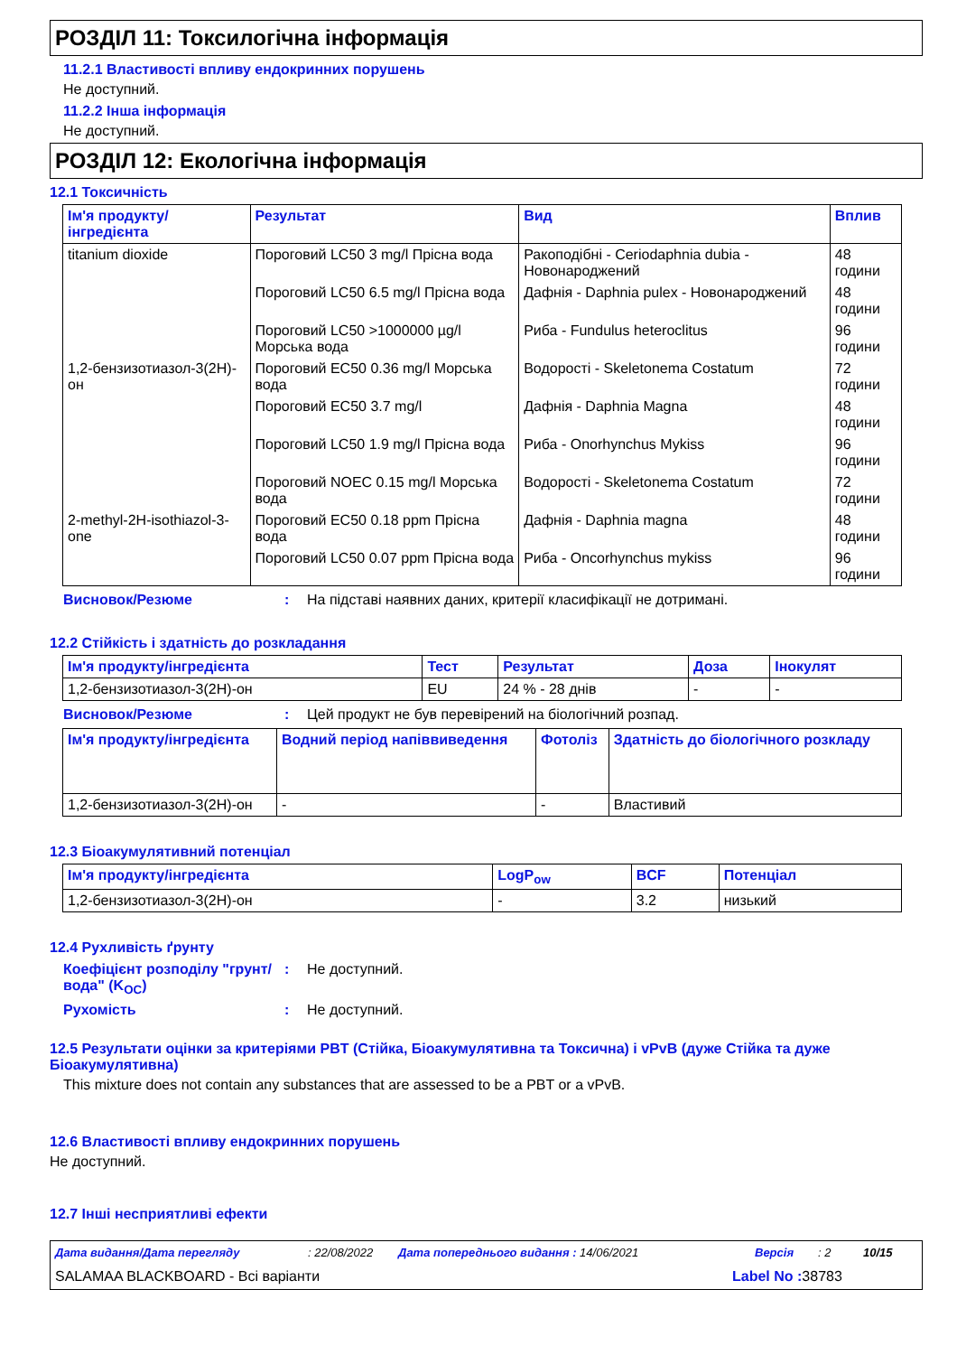РОЗДІЛ 11: Токсилогічна інформація
11.2.1 Властивості впливу ендокринних порушень
Не доступний.
11.2.2 Інша інформація
Не доступний.
РОЗДІЛ 12: Екологічна інформація
12.1 Токсичність
| Ім'я продукту/інгредієнта | Результат | Вид | Вплив |
| --- | --- | --- | --- |
| titanium dioxide | Пороговий LC50 3 mg/l Прісна вода | Ракоподібні - Ceriodaphnia dubia - Новонароджений | 48 години |
| | Пороговий LC50 6.5 mg/l Прісна вода | Дафнія - Daphnia pulex - Новонароджений | 48 години |
| | Пороговий LC50 >1000000 µg/l Морська вода | Риба - Fundulus heteroclitus | 96 години |
| 1,2-бензизотиазол-3(2H)-он | Пороговий EC50 0.36 mg/l Морська вода | Водорості - Skeletonema Costatum | 72 години |
| | Пороговий EC50 3.7 mg/l | Дафнія - Daphnia Magna | 48 години |
| | Пороговий LC50 1.9 mg/l Прісна вода | Риба - Onorhynchus Mykiss | 96 години |
| | Пороговий NOEC 0.15 mg/l Морська вода | Водорості - Skeletonema Costatum | 72 години |
| 2-methyl-2H-isothiazol-3-one | Пороговий EC50 0.18 ppm Прісна вода | Дафнія - Daphnia magna | 48 години |
| | Пороговий LC50 0.07 ppm Прісна вода | Риба - Oncorhynchus mykiss | 96 години |
Висновок/Резюме: На підставі наявних даних, критерії класифікації не дотримані.
12.2 Стійкість і здатність до розкладання
| Ім'я продукту/інгредієнта | Тест | Результат | Доза | Інокулят |
| --- | --- | --- | --- | --- |
| 1,2-бензизотиазол-3(2H)-он | EU | 24 % - 28 днів | - | - |
Висновок/Резюме: Цей продукт не був перевірений на біологічний розпад.
| Ім'я продукту/інгредієнта | Водний період напіввиведення | Фотоліз | Здатність до біологічного розкладу |
| --- | --- | --- | --- |
| 1,2-бензизотиазол-3(2H)-он | - | - | Властивий |
12.3 Біоакумулятивний потенціал
| Ім'я продукту/інгредієнта | LogP<sub>ow</sub> | BCF | Потенціал |
| --- | --- | --- | --- |
| 1,2-бензизотиазол-3(2H)-он | - | 3.2 | низький |
12.4 Рухливість ґрунту
Коефіцієнт розподілу "грунт/вода" (K<sub>OC</sub>): Не доступний.
Рухомість: Не доступний.
12.5 Результати оцінки за критеріями PBT (Стійка, Біоакумулятивна та Токсична) і vPvB (дуже Стійка та дуже Біоакумулятивна)
This mixture does not contain any substances that are assessed to be a PBT or a vPvB.
12.6 Властивості впливу ендокринних порушень
Не доступний.
12.7 Інші несприятливі ефекти
Дата видання/Дата перегляду: 22/08/2022 Дата попереднього видання : 14/06/2021 Версія: 2 10/15
SALAMAA BLACKBOARD - Всі варіанти Label No : 38783